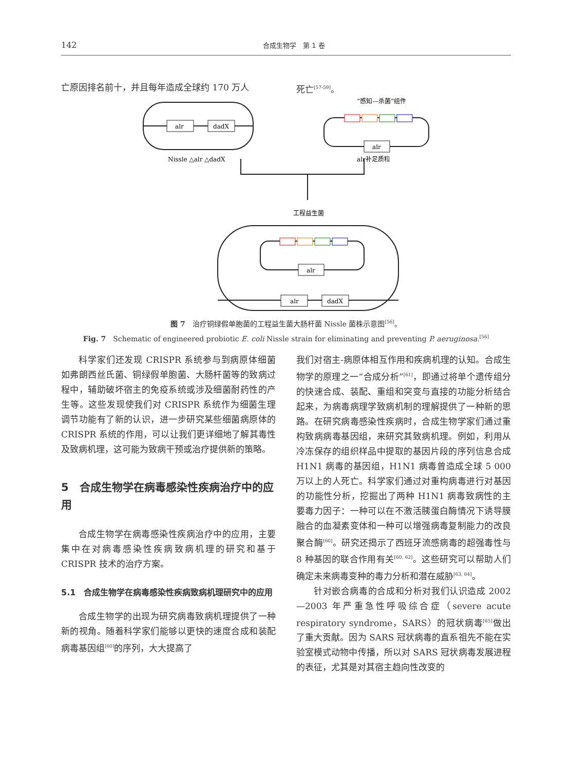142 合成生物学　第 1 卷
亡原因排名前十，并且每年造成全球约 170 万人 死亡<sup>[57-59]</sup>。
alr
dadX
alr
alr
alr
dadX
Nissle △alr △dadX
alr补足质粒
工程益生菌
“感知—杀菌”组件
图 7　治疗铜绿假单胞菌的工程益生菌大肠杆菌 Nissle 菌株示意图<sup>[56]</sup>。
Fig. 7　Schematic of engineered probiotic E. coli Nissle strain for eliminating and preventing P. aeruginosa.<sup>[56]</sup>
科学家们还发现 CRISPR 系统参与到病原体细菌如弗朗西丝氏菌、铜绿假单胞菌、大肠杆菌等的致病过程中，辅助破坏宿主的免疫系统或涉及细菌耐药性的产生等。这些发现使我们对 CRISPR 系统作为细菌生理调节功能有了新的认识，进一步研究某些细菌病原体的 CRISPR 系统的作用，可以让我们更详细地了解其毒性及致病机理，这可能为致病干预或治疗提供新的策略。
5　合成生物学在病毒感染性疾病治疗中的应用
合成生物学在病毒感染性疾病治疗中的应用，主要集中在对病毒感染性疾病致病机理的研究和基于 CRISPR 技术的治疗方案。
5.1　合成生物学在病毒感染性疾病致病机理研究中的应用
合成生物学的出现为研究病毒致病机理提供了一种新的视角。随着科学家们能够以更快的速度合成和装配病毒基因组<sup>[60]</sup>的序列，大大提高了
我们对宿主-病原体相互作用和疾病机理的认知。合成生物学的原理之一“合成分析”<sup>[61]</sup>，即通过将单个遗传组分的快速合成、装配、重组和突变与直接的功能分析结合起来，为病毒病理学致病机制的理解提供了一种新的思路。在研究病毒感染性疾病时，合成生物学家们通过重构致病病毒基因组，来研究其致病机理。例如，利用从冷冻保存的组织样品中提取的基因片段的序列信息合成 H1N1 病毒的基因组，H1N1 病毒曾造成全球 5 000 万以上的人死亡。科学家们通过对重构病毒进行对基因的功能性分析，挖掘出了两种 H1N1 病毒致病性的主要毒力因子：一种可以在不激活胰蛋白酶情况下诱导膜融合的血凝素变体和一种可以增强病毒复制能力的改良聚合酶<sup>[60]</sup>。研究还揭示了西班牙流感病毒的超强毒性与 8 种基因的联合作用有关<sup>[60, 62]</sup>。这些研究可以帮助人们确定未来病毒变种的毒力分析和潜在威胁<sup>[63, 64]</sup>。
针对嵌合病毒的合成和分析对我们认识造成 2002—2003 年严重急性呼吸综合症（severe acute respiratory syndrome，SARS）的冠状病毒<sup>[65]</sup>做出了重大贡献。因为 SARS 冠状病毒的直系祖先不能在实验室模式动物中传播，所以对 SARS 冠状病毒发展进程的表征，尤其是对其宿主趋向性改变的